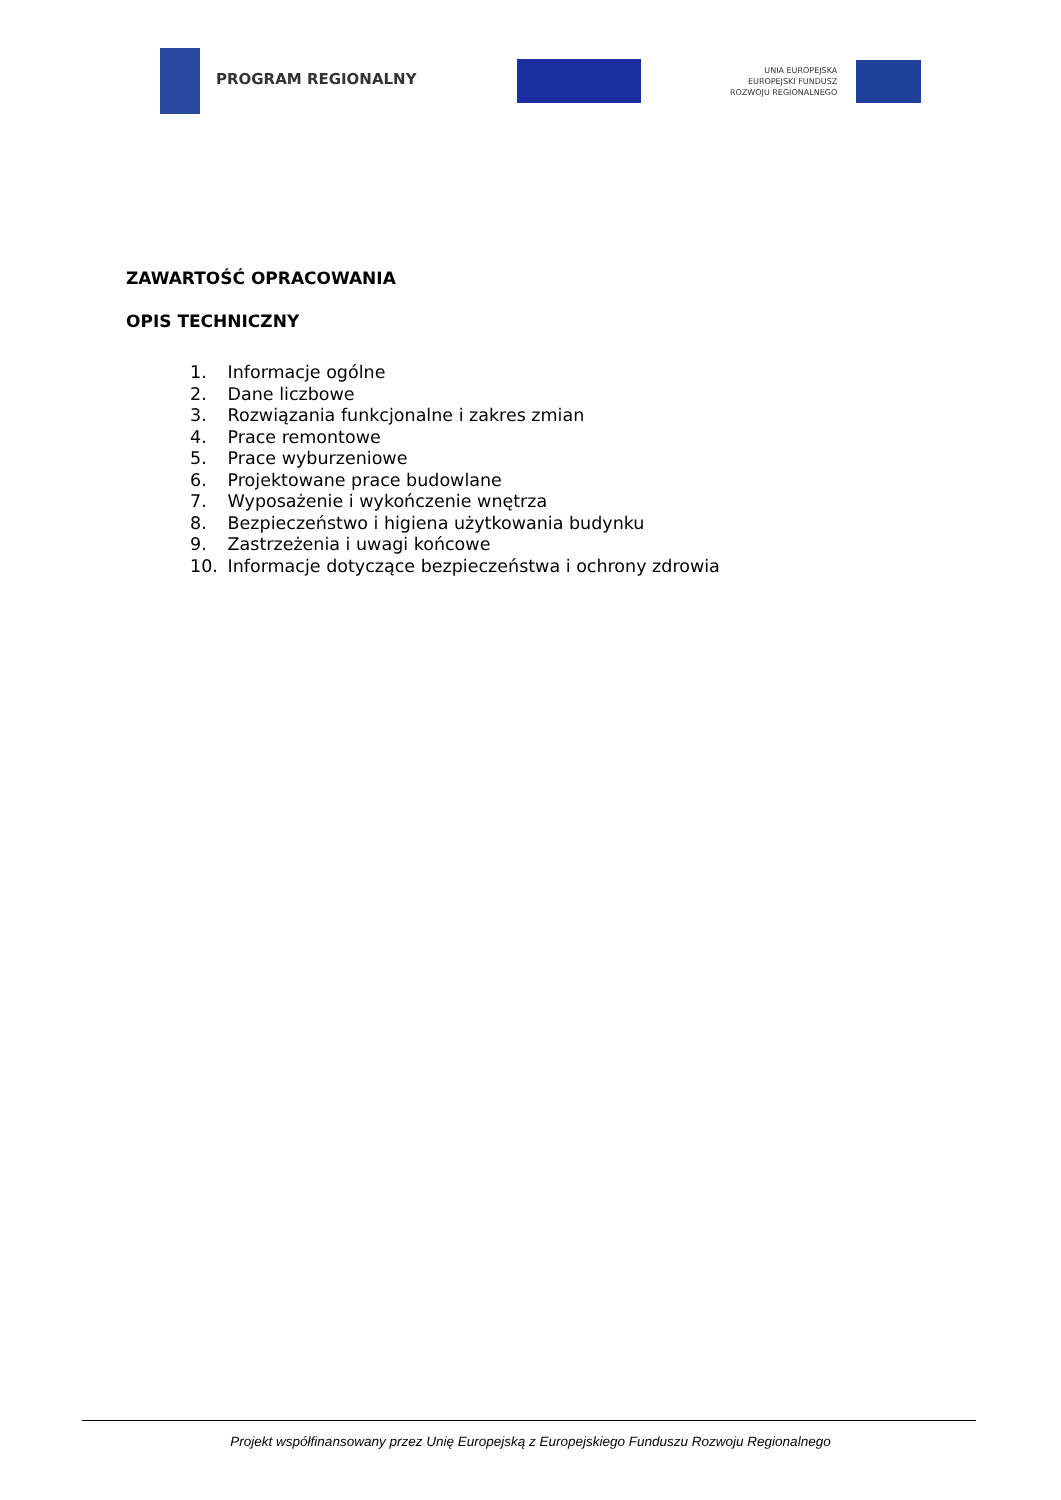PROGRAM REGIONALNY
UNIA EUROPEJSKA
EUROPEJSKI FUNDUSZ
ROZWOJU REGIONALNEGO
ZAWARTOŚĆ OPRACOWANIA
OPIS TECHNICZNY
1. Informacje ogólne
2. Dane liczbowe
3. Rozwiązania funkcjonalne i zakres zmian
4. Prace remontowe
5. Prace wyburzeniowe
6. Projektowane prace budowlane
7. Wyposażenie i wykończenie wnętrza
8. Bezpieczeństwo i higiena użytkowania budynku
9. Zastrzeżenia i uwagi końcowe
10. Informacje dotyczące bezpieczeństwa i ochrony zdrowia
Projekt współfinansowany przez Unię Europejską z Europejskiego Funduszu Rozwoju Regionalnego